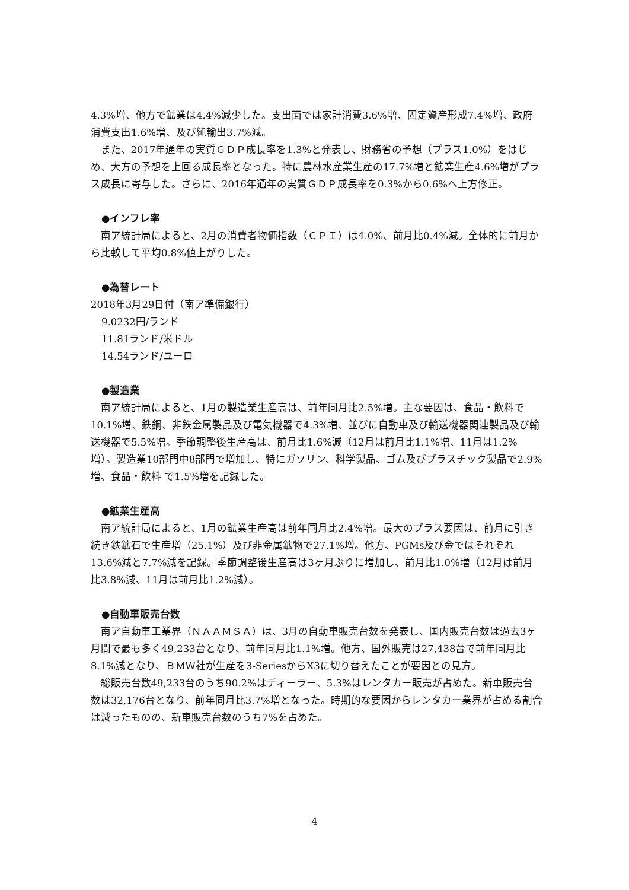4.3%増、他方で鉱業は4.4%減少した。支出面では家計消費3.6%増、固定資産形成7.4%増、政府消費支出1.6%増、及び純輸出3.7%減。
また、2017年通年の実質ＧＤＰ成長率を1.3%と発表し、財務省の予想（プラス1.0%）をはじめ、大方の予想を上回る成長率となった。特に農林水産業生産の17.7%増と鉱業生産4.6%増がプラス成長に寄与した。さらに、2016年通年の実質ＧＤＰ成長率を0.3%から0.6%へ上方修正。
●インフレ率
南ア統計局によると、2月の消費者物価指数（ＣＰＩ）は4.0%、前月比0.4%減。全体的に前月から比較して平均0.8%値上がりした。
●為替レート
2018年3月29日付（南ア準備銀行）
9.0232円/ランド
11.81ランド/米ドル
14.54ランド/ユーロ
●製造業
南ア統計局によると、1月の製造業生産高は、前年同月比2.5%増。主な要因は、食品・飲料で10.1%増、鉄鋼、非鉄金属製品及び電気機器で4.3%増、並びに自動車及び輸送機器関連製品及び輸送機器で5.5%増。季節調整後生産高は、前月比1.6%減（12月は前月比1.1%増、11月は1.2%増）。製造業10部門中8部門で増加し、特にガソリン、科学製品、ゴム及びプラスチック製品で2.9%増、食品・飲料 で1.5%増を記録した。
●鉱業生産高
南ア統計局によると、1月の鉱業生産高は前年同月比2.4%増。最大のプラス要因は、前月に引き続き鉄鉱石で生産増（25.1%）及び非金属鉱物で27.1%増。他方、PGMs及び金ではそれぞれ13.6%減と7.7%減を記録。季節調整後生産高は3ヶ月ぶりに増加し、前月比1.0%増（12月は前月比3.8%減、11月は前月比1.2%減）。
●自動車販売台数
南ア自動車工業界（ＮＡＡＭＳＡ）は、3月の自動車販売台数を発表し、国内販売台数は過去3ヶ月間で最も多く49,233台となり、前年同月比1.1%増。他方、国外販売は27,438台で前年同月比8.1%減となり、ＢＭＷ社が生産を3-SeriesからX3に切り替えたことが要因との見方。
総販売台数49,233台のうち90.2%はディーラー、5.3%はレンタカー販売が占めた。新車販売台数は32,176台となり、前年同月比3.7%増となった。時期的な要因からレンタカー業界が占める割合は減ったものの、新車販売台数のうち7%を占めた。
4